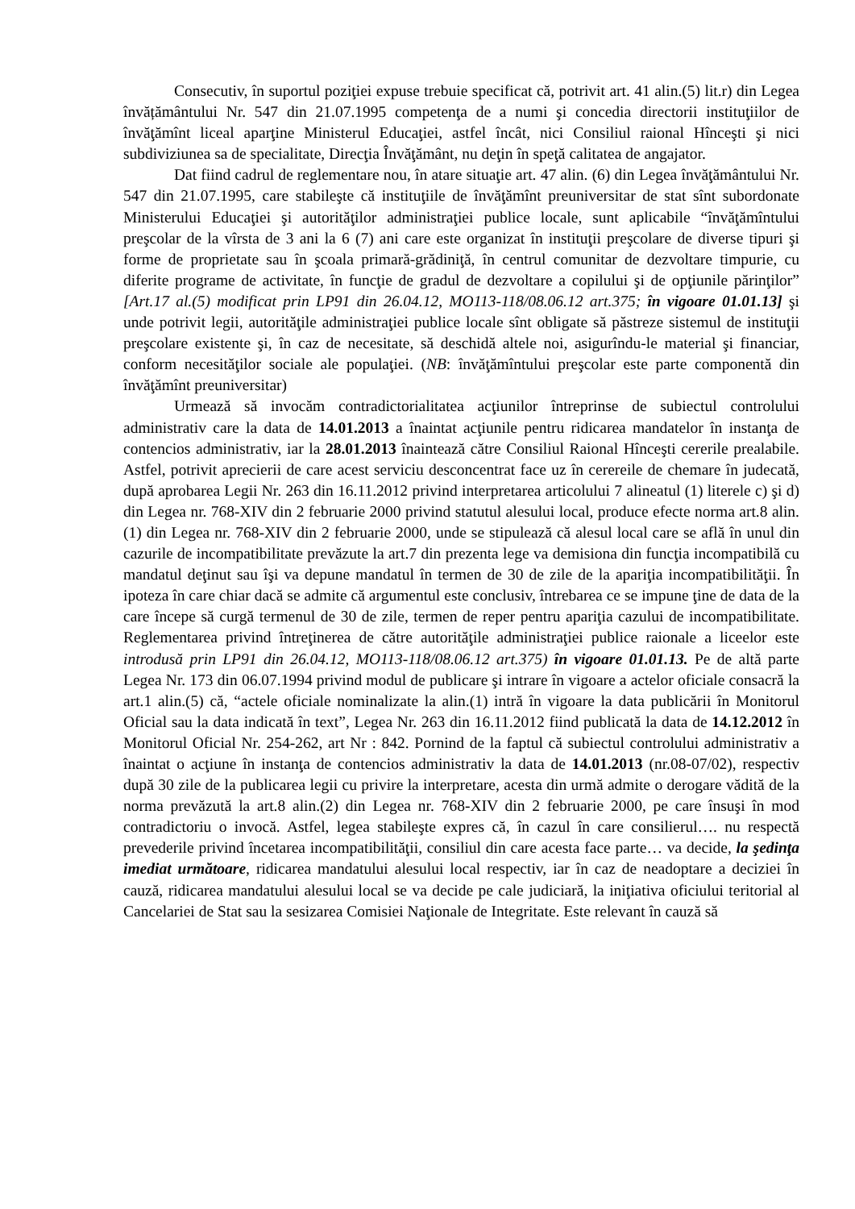Consecutiv, în suportul poziţiei expuse trebuie specificat că, potrivit art. 41 alin.(5) lit.r) din Legea învățământului Nr. 547 din 21.07.1995 competenţa de a numi şi concedia directorii instituţiilor de învăţămînt liceal aparţine Ministerul Educaţiei, astfel încât, nici Consiliul raional Hînceşti şi nici subdiviziunea sa de specialitate, Direcţia Învăţământ, nu deţin în speţă calitatea de angajator.
Dat fiind cadrul de reglementare nou, în atare situaţie art. 47 alin. (6) din Legea învăţământului Nr. 547 din 21.07.1995, care stabileşte că instituţiile de învăţămînt preuniversitar de stat sînt subordonate Ministerului Educaţiei şi autorităţilor administraţiei publice locale, sunt aplicabile “învăţămîntului preşcolar de la vîrsta de 3 ani la 6 (7) ani care este organizat în instituţii preşcolare de diverse tipuri şi forme de proprietate sau în şcoala primară-grădiniţă, în centrul comunitar de dezvoltare timpurie, cu diferite programe de activitate, în funcţie de gradul de dezvoltare a copilului şi de opţiunile părinţilor” [Art.17 al.(5) modificat prin LP91 din 26.04.12, MO113-118/08.06.12 art.375; în vigoare 01.01.13] şi unde potrivit legii, autorităţile administraţiei publice locale sînt obligate să păstreze sistemul de instituţii preşcolare existente şi, în caz de necesitate, să deschidă altele noi, asigurîndu-le material şi financiar, conform necesităţilor sociale ale populaţiei. (NB: învăţămîntului preşcolar este parte componentă din învăţămînt preuniversitar)
Urmează să invocăm contradictorialitatea acţiunilor întreprinse de subiectul controlului administrativ care la data de 14.01.2013 a înaintat acţiunile pentru ridicarea mandatelor în instanţa de contencios administrativ, iar la 28.01.2013 înaintează către Consiliul Raional Hînceşti cererile prealabile. Astfel, potrivit aprecierii de care acest serviciu desconcentrat face uz în cerereile de chemare în judecată, după aprobarea Legii Nr. 263 din 16.11.2012 privind interpretarea articolului 7 alineatul (1) literele c) şi d) din Legea nr. 768-XIV din 2 februarie 2000 privind statutul alesului local, produce efecte norma art.8 alin.(1) din Legea nr. 768-XIV din 2 februarie 2000, unde se stipulează că alesul local care se află în unul din cazurile de incompatibilitate prevăzute la art.7 din prezenta lege va demisiona din funcţia incompatibilă cu mandatul deţinut sau îşi va depune mandatul în termen de 30 de zile de la apariţia incompatibilităţii. În ipoteza în care chiar dacă se admite că argumentul este conclusiv, întrebarea ce se impune ţine de data de la care începe să curgă termenul de 30 de zile, termen de reper pentru apariţia cazului de incompatibilitate. Reglementarea privind întreţinerea de către autorităţile administraţiei publice raionale a liceelor este introdusă prin LP91 din 26.04.12, MO113-118/08.06.12 art.375) în vigoare 01.01.13. Pe de altă parte Legea Nr. 173 din 06.07.1994 privind modul de publicare şi intrare în vigoare a actelor oficiale consacră la art.1 alin.(5) că, “actele oficiale nominalizate la alin.(1) intră în vigoare la data publicării în Monitorul Oficial sau la data indicată în text”, Legea Nr. 263 din 16.11.2012 fiind publicată la data de 14.12.2012 în Monitorul Oficial Nr. 254-262, art Nr : 842. Pornind de la faptul că subiectul controlului administrativ a înaintat o acţiune în instanţa de contencios administrativ la data de 14.01.2013 (nr.08-07/02), respectiv după 30 zile de la publicarea legii cu privire la interpretare, acesta din urmă admite o derogare vădită de la norma prevăzută la art.8 alin.(2) din Legea nr. 768-XIV din 2 februarie 2000, pe care însuşi în mod contradictoriu o invocă. Astfel, legea stabileşte expres că, în cazul în care consilierul…. nu respectă prevederile privind încetarea incompatibilităţii, consiliul din care acesta face parte… va decide, la şedinţa imediat următoare, ridicarea mandatului alesului local respectiv, iar în caz de neadoptare a deciziei în cauză, ridicarea mandatului alesului local se va decide pe cale judiciară, la iniţiativa oficiului teritorial al Cancelariei de Stat sau la sesizarea Comisiei Naţionale de Integritate. Este relevant în cauză să